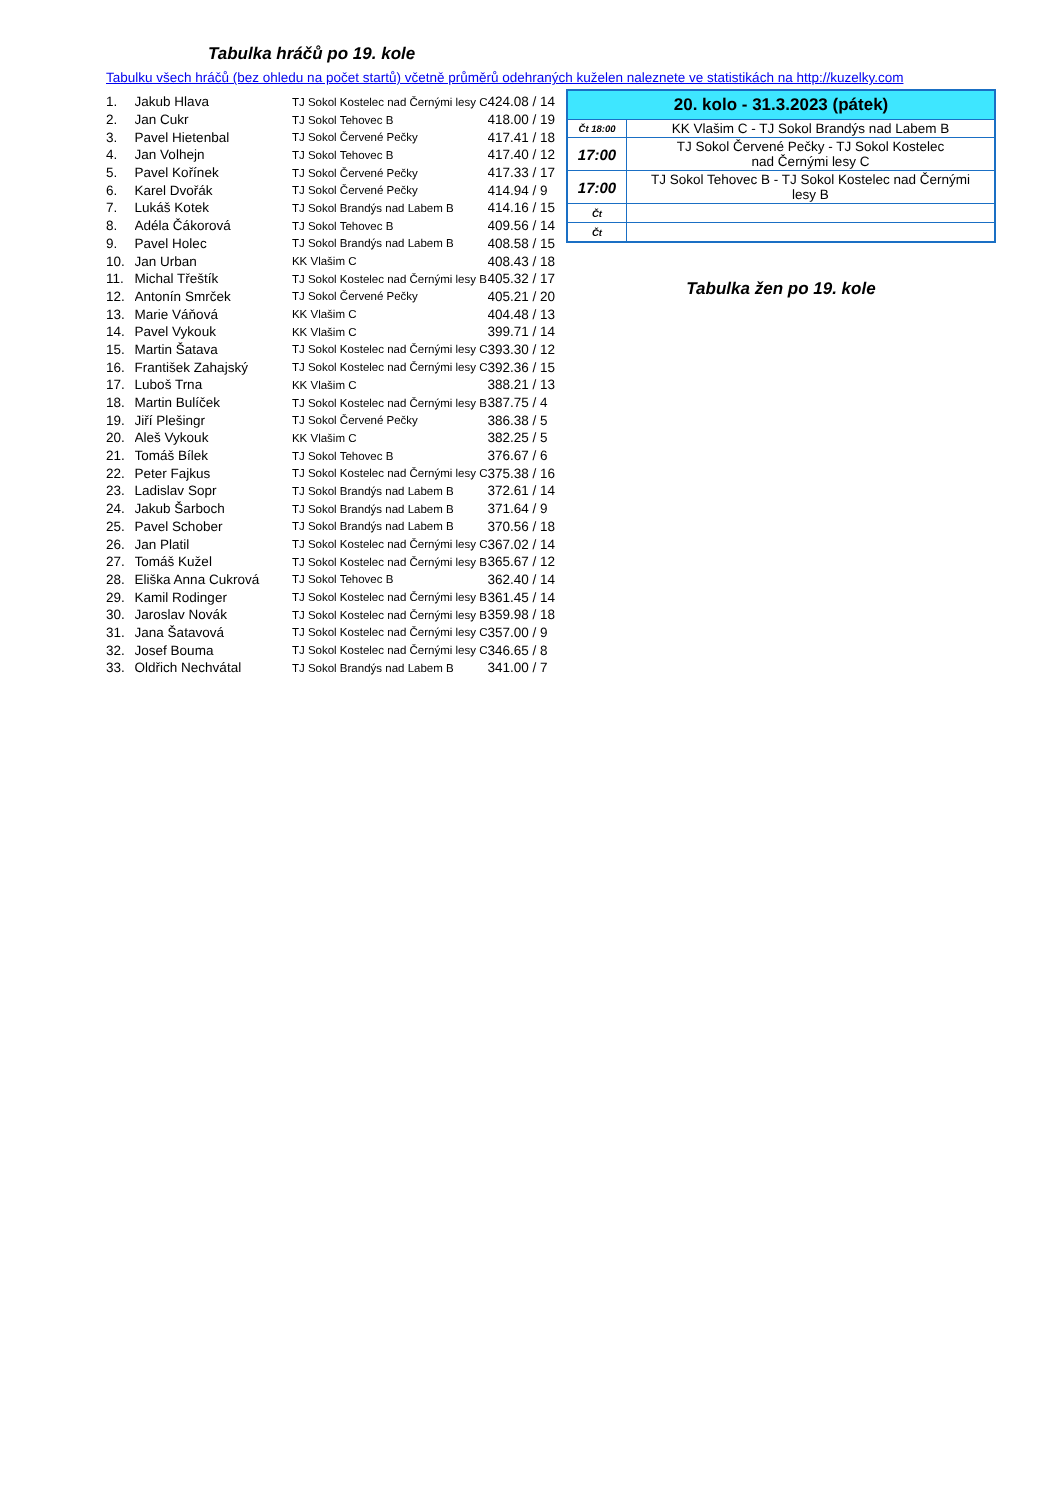Tabulka hráčů po 19. kole
Tabulku všech hráčů (bez ohledu na počet startů) včetně průměrů odehraných kuželen naleznete ve statistikách na http://kuzelky.com
| 1. | Jakub Hlava | TJ Sokol Kostelec nad Černými lesy C | 424.08 / 14 |
| 2. | Jan Cukr | TJ Sokol Tehovec B | 418.00 / 19 |
| 3. | Pavel Hietenbal | TJ Sokol Červené Pečky | 417.41 / 18 |
| 4. | Jan Volhejn | TJ Sokol Tehovec B | 417.40 / 12 |
| 5. | Pavel Kořínek | TJ Sokol Červené Pečky | 417.33 / 17 |
| 6. | Karel Dvořák | TJ Sokol Červené Pečky | 414.94 / 9 |
| 7. | Lukáš Kotek | TJ Sokol Brandýs nad Labem B | 414.16 / 15 |
| 8. | Adéla Čákorová | TJ Sokol Tehovec B | 409.56 / 14 |
| 9. | Pavel Holec | TJ Sokol Brandýs nad Labem B | 408.58 / 15 |
| 10. | Jan Urban | KK Vlašim C | 408.43 / 18 |
| 11. | Michal Třeštík | TJ Sokol Kostelec nad Černými lesy B | 405.32 / 17 |
| 12. | Antonín Smrček | TJ Sokol Červené Pečky | 405.21 / 20 |
| 13. | Marie Váňová | KK Vlašim C | 404.48 / 13 |
| 14. | Pavel Vykouk | KK Vlašim C | 399.71 / 14 |
| 15. | Martin Šatava | TJ Sokol Kostelec nad Černými lesy C | 393.30 / 12 |
| 16. | František Zahajský | TJ Sokol Kostelec nad Černými lesy C | 392.36 / 15 |
| 17. | Luboš Trna | KK Vlašim C | 388.21 / 13 |
| 18. | Martin Bulíček | TJ Sokol Kostelec nad Černými lesy B | 387.75 / 4 |
| 19. | Jiří Plešingr | TJ Sokol Červené Pečky | 386.38 / 5 |
| 20. | Aleš Vykouk | KK Vlašim C | 382.25 / 5 |
| 21. | Tomáš Bílek | TJ Sokol Tehovec B | 376.67 / 6 |
| 22. | Peter Fajkus | TJ Sokol Kostelec nad Černými lesy C | 375.38 / 16 |
| 23. | Ladislav Sopr | TJ Sokol Brandýs nad Labem B | 372.61 / 14 |
| 24. | Jakub Šarboch | TJ Sokol Brandýs nad Labem B | 371.64 / 9 |
| 25. | Pavel Schober | TJ Sokol Brandýs nad Labem B | 370.56 / 18 |
| 26. | Jan Platil | TJ Sokol Kostelec nad Černými lesy C | 367.02 / 14 |
| 27. | Tomáš Kužel | TJ Sokol Kostelec nad Černými lesy B | 365.67 / 12 |
| 28. | Eliška Anna Cukrová | TJ Sokol Tehovec B | 362.40 / 14 |
| 29. | Kamil Rodinger | TJ Sokol Kostelec nad Černými lesy B | 361.45 / 14 |
| 30. | Jaroslav Novák | TJ Sokol Kostelec nad Černými lesy B | 359.98 / 18 |
| 31. | Jana Šatavová | TJ Sokol Kostelec nad Černými lesy C | 357.00 / 9 |
| 32. | Josef Bouma | TJ Sokol Kostelec nad Černými lesy C | 346.65 / 8 |
| 33. | Oldřich Nechvátal | TJ Sokol Brandýs nad Labem B | 341.00 / 7 |
| 20. kolo - 31.3.2023 (pátek) | |
| --- | --- |
| Čt 18:00 | KK Vlašim C - TJ Sokol Brandýs nad Labem B |
| 17:00 | TJ Sokol Červené Pečky - TJ Sokol Kostelec nad Černými lesy C |
| 17:00 | TJ Sokol Tehovec B - TJ Sokol Kostelec nad Černými lesy B |
| Čt | |
| Čt | |
Tabulka žen po 19. kole